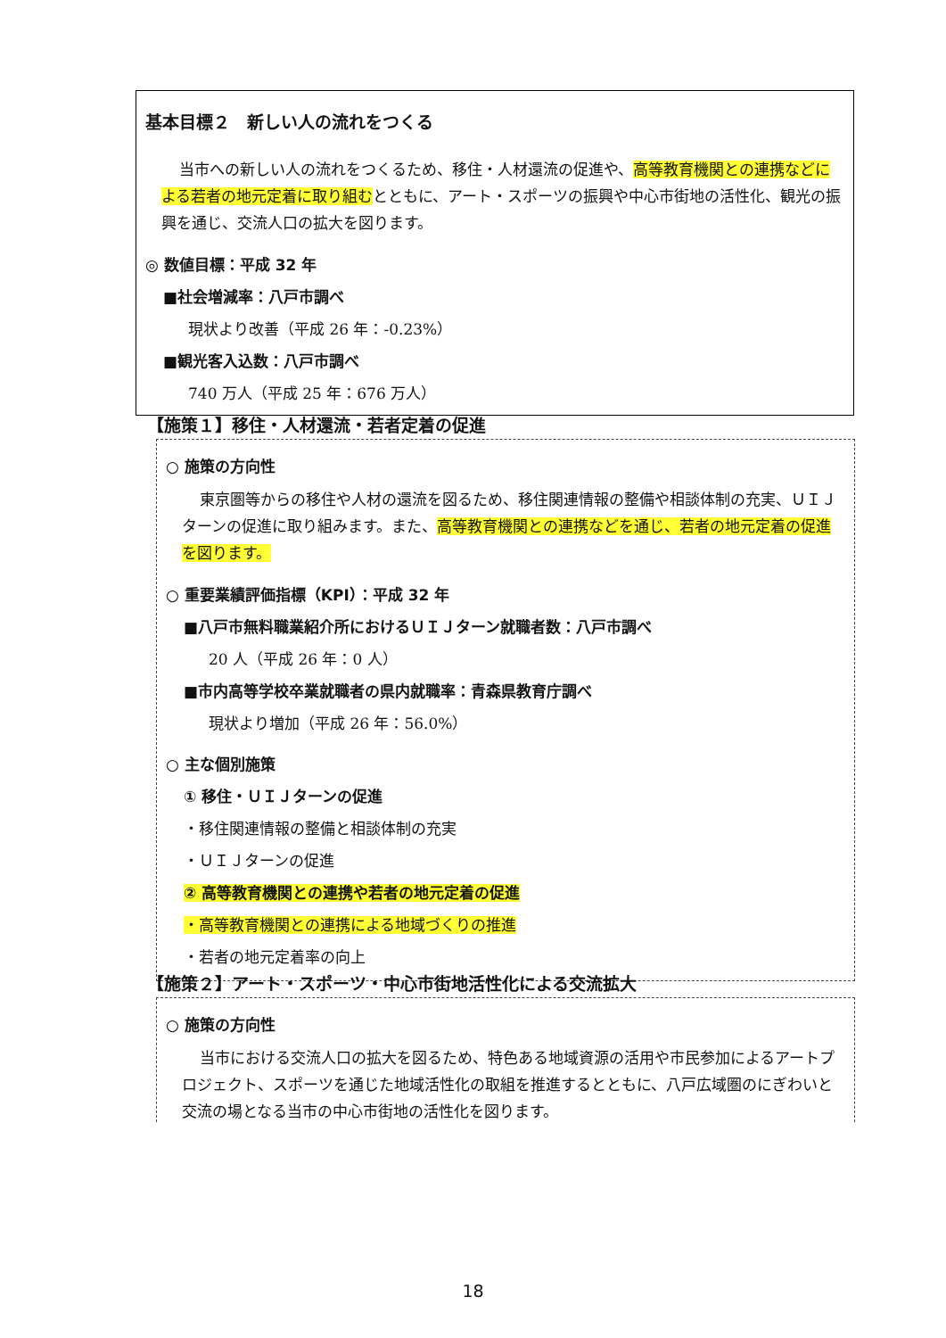基本目標２　新しい人の流れをつくる
当市への新しい人の流れをつくるため、移住・人材還流の促進や、高等教育機関との連携などによる若者の地元定着に取り組むとともに、アート・スポーツの振興や中心市街地の活性化、観光の振興を通じ、交流人口の拡大を図ります。
◎ 数値目標：平成 32 年
■社会増減率：八戸市調べ
現状より改善（平成 26 年：-0.23%）
■観光客入込数：八戸市調べ
740 万人（平成 25 年：676 万人）
【施策１】移住・人材還流・若者定着の促進
○ 施策の方向性
東京圏等からの移住や人材の還流を図るため、移住関連情報の整備や相談体制の充実、ＵＩＪターンの促進に取り組みます。また、高等教育機関との連携などを通じ、若者の地元定着の促進を図ります。
○ 重要業績評価指標（KPI）：平成 32 年
■八戸市無料職業紹介所におけるＵＩＪターン就職者数：八戸市調べ
20 人（平成 26 年：0 人）
■市内高等学校卒業就職者の県内就職率：青森県教育庁調べ
現状より増加（平成 26 年：56.0%）
○ 主な個別施策
① 移住・ＵＩＪターンの促進
・移住関連情報の整備と相談体制の充実
・ＵＩＪターンの促進
② 高等教育機関との連携や若者の地元定着の促進
・高等教育機関との連携による地域づくりの推進
・若者の地元定着率の向上
【施策２】アート・スポーツ・中心市街地活性化による交流拡大
○ 施策の方向性
当市における交流人口の拡大を図るため、特色ある地域資源の活用や市民参加によるアートプロジェクト、スポーツを通じた地域活性化の取組を推進するとともに、八戸広域圏のにぎわいと交流の場となる当市の中心市街地の活性化を図ります。
18